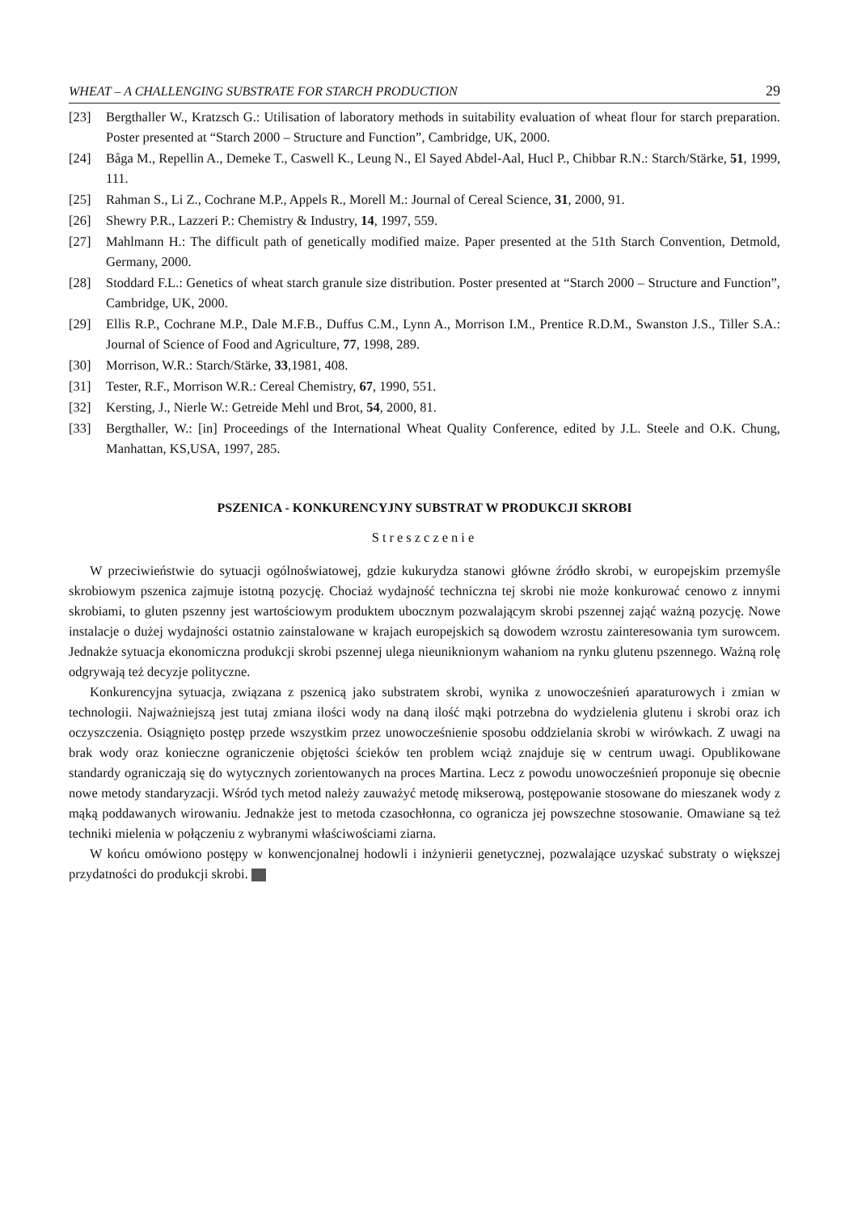WHEAT – A CHALLENGING SUBSTRATE FOR STARCH PRODUCTION 29
[23] Bergthaller W., Kratzsch G.: Utilisation of laboratory methods in suitability evaluation of wheat flour for starch preparation. Poster presented at “Starch 2000 – Structure and Function”, Cambridge, UK, 2000.
[24] Båga M., Repellin A., Demeke T., Caswell K., Leung N., El Sayed Abdel-Aal, Hucl P., Chibbar R.N.: Starch/Stärke, 51, 1999, 111.
[25] Rahman S., Li Z., Cochrane M.P., Appels R., Morell M.: Journal of Cereal Science, 31, 2000, 91.
[26] Shewry P.R., Lazzeri P.: Chemistry & Industry, 14, 1997, 559.
[27] Mahlmann H.: The difficult path of genetically modified maize. Paper presented at the 51th Starch Convention, Detmold, Germany, 2000.
[28] Stoddard F.L.: Genetics of wheat starch granule size distribution. Poster presented at “Starch 2000 – Structure and Function”, Cambridge, UK, 2000.
[29] Ellis R.P., Cochrane M.P., Dale M.F.B., Duffus C.M., Lynn A., Morrison I.M., Prentice R.D.M., Swanston J.S., Tiller S.A.: Journal of Science of Food and Agriculture, 77, 1998, 289.
[30] Morrison, W.R.: Starch/Stärke, 33,1981, 408.
[31] Tester, R.F., Morrison W.R.: Cereal Chemistry, 67, 1990, 551.
[32] Kersting, J., Nierle W.: Getreide Mehl und Brot, 54, 2000, 81.
[33] Bergthaller, W.: [in] Proceedings of the International Wheat Quality Conference, edited by J.L. Steele and O.K. Chung, Manhattan, KS,USA, 1997, 285.
PSZENICA - KONKURENCYJNY SUBSTRAT W PRODUKCJI SKROBI
Streszczenie
W przeciwieństwie do sytuacji ogólnoświatowej, gdzie kukurydza stanowi główne źródło skrobi, w europejskim przemyśle skrobiowym pszenica zajmuje istotną pozycję. Chociaż wydajność techniczna tej skrobi nie może konkurować cenowo z innymi skrobiami, to gluten pszenny jest wartościowym produktem ubocznym pozwalającym skrobi pszennej zająć ważną pozycję. Nowe instalacje o dużej wydajności ostatnio zainstalowane w krajach europejskich są dowodem wzrostu zainteresowania tym surowcem. Jednakże sytuacja ekonomiczna produkcji skrobi pszennej ulega nieuniknionym wahaniom na rynku glutenu pszennego. Ważną rolę odgrywają też decyzje polityczne.
Konkurencyjna sytuacja, związana z pszenicą jako substratem skrobi, wynika z unowocześnień aparaturowych i zmian w technologii. Najważniejszą jest tutaj zmiana ilości wody na daną ilość mąki potrzebna do wydzielenia glutenu i skrobi oraz ich oczyszczenia. Osiągnięto postęp przede wszystkim przez unowocześnienie sposobu oddzielania skrobi w wirówkach. Z uwagi na brak wody oraz konieczne ograniczenie objętości ścieków ten problem wciąż znajduje się w centrum uwagi. Opublikowane standardy ograniczają się do wytycznych zorientowanych na proces Martina. Lecz z powodu unowocześnień proponuje się obecnie nowe metody standaryzacji. Wśród tych metod należy zauważyć metodę mikserową, postępowanie stosowane do mieszanek wody z mąką poddawanych wirowaniu. Jednakże jest to metoda czasochłonna, co ogranicza jej powszechne stosowanie. Omawiane są też techniki mielenia w połączeniu z wybranymi właściwościami ziarna.
W końcu omówiono postępy w konwencjonalnej hodowli i inżynierii genetycznej, pozwalające uzyskać substraty o większej przydatności do produkcji skrobi.